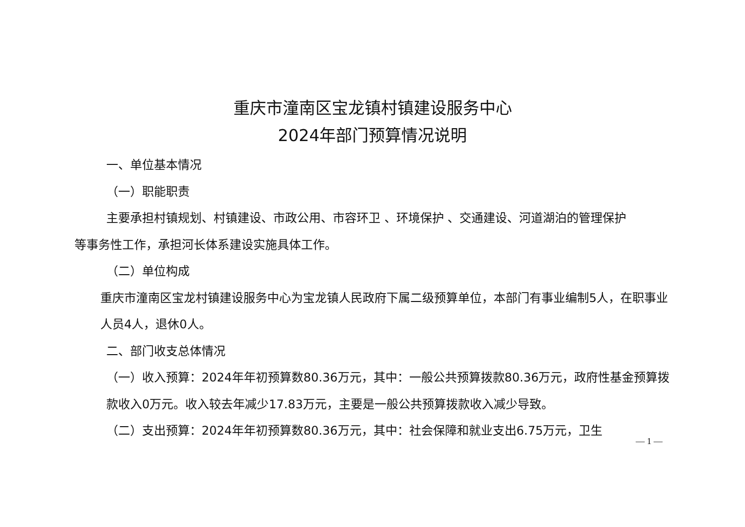重庆市潼南区宝龙镇村镇建设服务中心
2024年部门预算情况说明
一、单位基本情况
（一）职能职责
主要承担村镇规划、村镇建设、市政公用、市容环卫 、环境保护 、交通建设、河道湖泊的管理保护
等事务性工作，承担河长体系建设实施具体工作。
（二）单位构成
重庆市潼南区宝龙村镇建设服务中心为宝龙镇人民政府下属二级预算单位，本部门有事业编制5人，在职事业人员4人，退休0人。
二、部门收支总体情况
（一）收入预算：2024年年初预算数80.36万元，其中：一般公共预算拨款80.36万元，政府性基金预算拨款收入0万元。收入较去年减少17.83万元，主要是一般公共预算拨款收入减少导致。
（二）支出预算：2024年年初预算数80.36万元，其中：社会保障和就业支出6.75万元，卫生
— 1 —